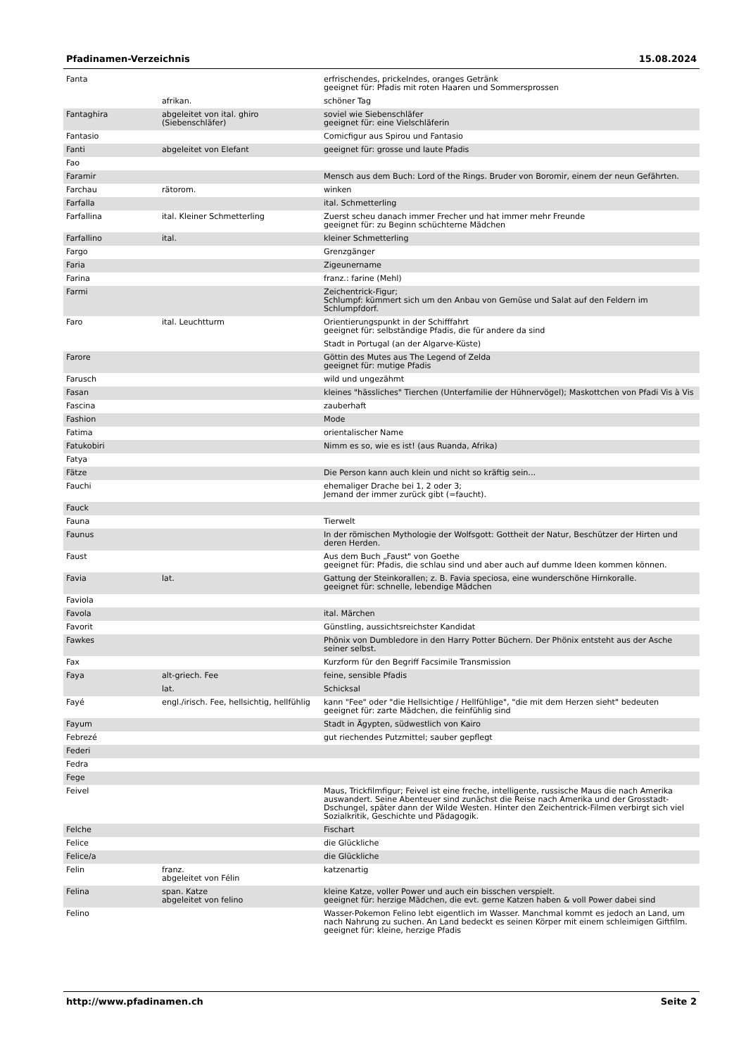Pfadinamen-Verzeichnis 15.08.2024
| Fanta | | erfrischendes, prickelndes, oranges Getränk geeignet für: Pfadis mit roten Haaren und Sommersprossen |
| | afrikan. | schöner Tag |
| Fantaghira | abgeleitet von ital. ghiro (Siebenschläfer) | soviel wie Siebenschläfer geeignet für: eine Vielschläferin |
| Fantasio | | Comicfigur aus Spirou und Fantasio |
| Fanti | abgeleitet von Elefant | geeignet für: grosse und laute Pfadis |
| Fao | | |
| Faramir | | Mensch aus dem Buch: Lord of the Rings. Bruder von Boromir, einem der neun Gefährten. |
| Farchau | rätorom. | winken |
| Farfalla | | ital. Schmetterling |
| Farfallina | ital. Kleiner Schmetterling | Zuerst scheu danach immer Frecher und hat immer mehr Freunde geeignet für: zu Beginn schüchterne Mädchen |
| Farfallino | ital. | kleiner Schmetterling |
| Fargo | | Grenzgänger |
| Faria | | Zigeunername |
| Farina | | franz.: farine (Mehl) |
| Farmi | | Zeichentrick-Figur; Schlumpf: kümmert sich um den Anbau von Gemüse und Salat auf den Feldern im Schlumpfdorf. |
| Faro | ital. Leuchtturm | Orientierungspunkt in der Schifffahrt geeignet für: selbständige Pfadis, die für andere da sind |
| | | Stadt in Portugal (an der Algarve-Küste) |
| Farore | | Göttin des Mutes aus The Legend of Zelda geeignet für: mutige Pfadis |
| Farusch | | wild und ungezähmt |
| Fasan | | kleines "hässliches" Tierchen (Unterfamilie der Hühnervögel); Maskottchen von Pfadi Vis à Vis |
| Fascina | | zauberhaft |
| Fashion | | Mode |
| Fatima | | orientalischer Name |
| Fatukobiri | | Nimm es so, wie es ist! (aus Ruanda, Afrika) |
| Fatya | | |
| Fätze | | Die Person kann auch klein und nicht so kräftig sein... |
| Fauchi | | ehemaliger Drache bei 1, 2 oder 3; Jemand der immer zurück gibt (=faucht). |
| Fauck | | |
| Fauna | | Tierwelt |
| Faunus | | In der römischen Mythologie der Wolfsgott: Gottheit der Natur, Beschützer der Hirten und deren Herden. |
| Faust | | Aus dem Buch „Faust" von Goethe geeignet für: Pfadis, die schlau sind und aber auch auf dumme Ideen kommen können. |
| Favia | lat. | Gattung der Steinkorallen; z. B. Favia speciosa, eine wunderschöne Hirnkoralle. geeignet für: schnelle, lebendige Mädchen |
| Faviola | | |
| Favola | | ital. Märchen |
| Favorit | | Günstling, aussichtsreichster Kandidat |
| Fawkes | | Phönix von Dumbledore in den Harry Potter Büchern. Der Phönix entsteht aus der Asche seiner selbst. |
| Fax | | Kurzform für den Begriff Facsimile Transmission |
| Faya | alt-griech. Fee | feine, sensible Pfadis |
| | lat. | Schicksal |
| Fayé | engl./irisch. Fee, hellsichtig, hellfühlig | kann "Fee" oder "die Hellsichtige / Hellfühlige", "die mit dem Herzen sieht" bedeuten geeignet für: zarte Mädchen, die feinfühlig sind |
| Fayum | | Stadt in Ägypten, südwestlich von Kairo |
| Febrezé | | gut riechendes Putzmittel; sauber gepflegt |
| Federi | | |
| Fedra | | |
| Fege | | |
| Feivel | | Maus, Trickfilmfigur; Feivel ist eine freche, intelligente, russische Maus die nach Amerika auswandert. Seine Abenteuer sind zunächst die Reise nach Amerika und der Grosstadt-Dschungel, später dann der Wilde Westen. Hinter den Zeichentrick-Filmen verbirgt sich viel Sozialkritik, Geschichte und Pädagogik. |
| Felche | | Fischart |
| Felice | | die Glückliche |
| Felice/a | | die Glückliche |
| Felin | franz. abgeleitet von Félin | katzenartig |
| Felina | span. Katze abgeleitet von felino | kleine Katze, voller Power und auch ein bisschen verspielt. geeignet für: herzige Mädchen, die evt. gerne Katzen haben & voll Power dabei sind |
| Felino | | Wasser-Pokemon Felino lebt eigentlich im Wasser. Manchmal kommt es jedoch an Land, um nach Nahrung zu suchen. An Land bedeckt es seinen Körper mit einem schleimigen Giftfilm. geeignet für: kleine, herzige Pfadis |
http://www.pfadinamen.ch Seite 2